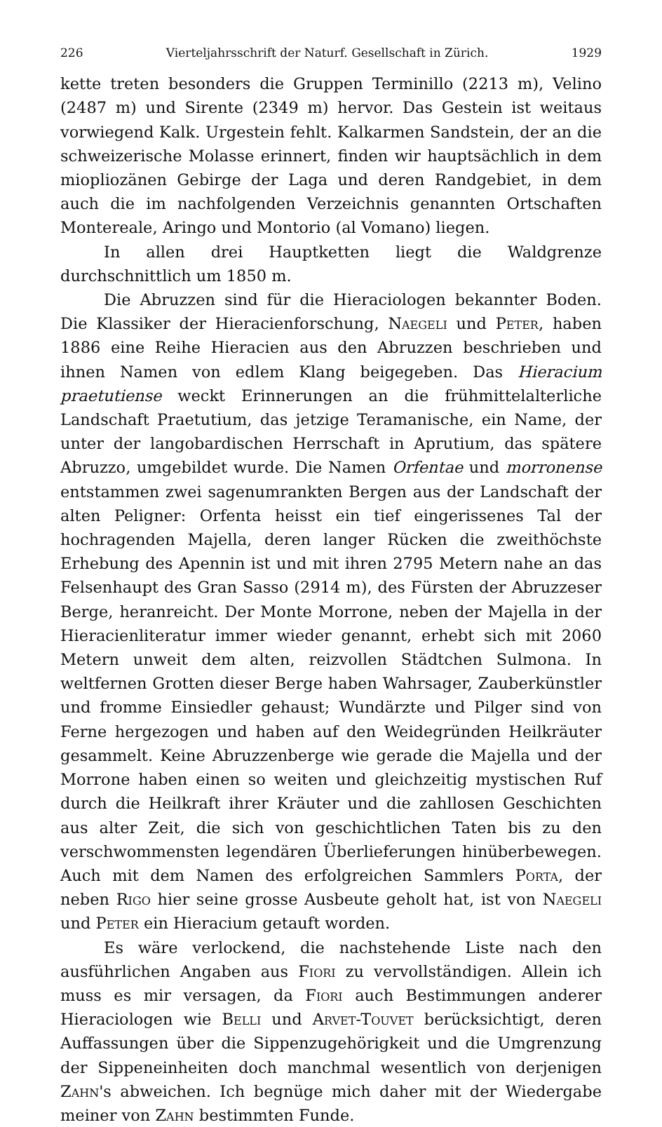226 Vierteljahrsschrift der Naturf. Gesellschaft in Zürich. 1929
kette treten besonders die Gruppen Terminillo (2213 m), Velino (2487 m) und Sirente (2349 m) hervor. Das Gestein ist weitaus vorwiegend Kalk. Urgestein fehlt. Kalkarmen Sandstein, der an die schweizerische Molasse erinnert, finden wir hauptsächlich in dem mioplio­zänen Gebirge der Laga und deren Randgebiet, in dem auch die im nachfolgenden Verzeichnis genannten Ortschaften Montereale, Aringo und Montorio (al Vomano) liegen.
In allen drei Hauptketten liegt die Waldgrenze durchschnittlich um 1850 m.
Die Abruzzen sind für die Hieraciologen bekannter Boden. Die Klassiker der Hieracienforschung, Naegeli und Peter, haben 1886 eine Reihe Hieracien aus den Abruzzen beschrieben und ihnen Namen von edlem Klang beigegeben. Das Hieracium praetutiense weckt Erinnerungen an die frühmittelalterliche Landschaft Praetutium, das jetzige Teramanische, ein Name, der unter der langobardischen Herrschaft in Aprutium, das spätere Abruzzo, umgebildet wurde. Die Namen Orfentae und morronense entstammen zwei sagenumrankten Bergen aus der Landschaft der alten Peligner: Orfenta heisst ein tief eingerissenes Tal der hochragenden Majella, deren langer Rücken die zweithöchste Erhebung des Apennin ist und mit ihren 2795 Metern nahe an das Felsenhaupt des Gran Sasso (2914 m), des Fürsten der Abruzzeser Berge, heranreicht. Der Monte Morrone, neben der Majella in der Hieracienliteratur immer wieder genannt, erhebt sich mit 2060 Metern unweit dem alten, reizvollen Städtchen Sulmona. In weltfernen Grotten dieser Berge haben Wahrsager, Zauberkünstler und fromme Einsiedler gehaust; Wundärzte und Pilger sind von Ferne hergezogen und haben auf den Weidegründen Heilkräuter gesammelt. Keine Abruzzenberge wie gerade die Majella und der Morrone haben einen so weiten und gleichzeitig mystischen Ruf durch die Heilkraft ihrer Kräuter und die zahllosen Geschichten aus alter Zeit, die sich von geschichtlichen Taten bis zu den verschwommensten legendären Überlieferungen hinüberbewegen. Auch mit dem Namen des erfolgreichen Sammlers Porta, der neben Rigo hier seine grosse Ausbeute geholt hat, ist von Naegeli und Peter ein Hieracium getauft worden.
Es wäre verlockend, die nachstehende Liste nach den ausführlichen Angaben aus Fiori zu vervollständigen. Allein ich muss es mir versagen, da Fiori auch Bestimmungen anderer Hieraciologen wie Belli und Arvet-Touvet berücksichtigt, deren Auffassungen über die Sippenzugehörigkeit und die Umgrenzung der Sippeneinheiten doch manchmal wesentlich von derjenigen Zahn's abweichen. Ich begnüge mich daher mit der Wiedergabe meiner von Zahn bestimmten Funde.